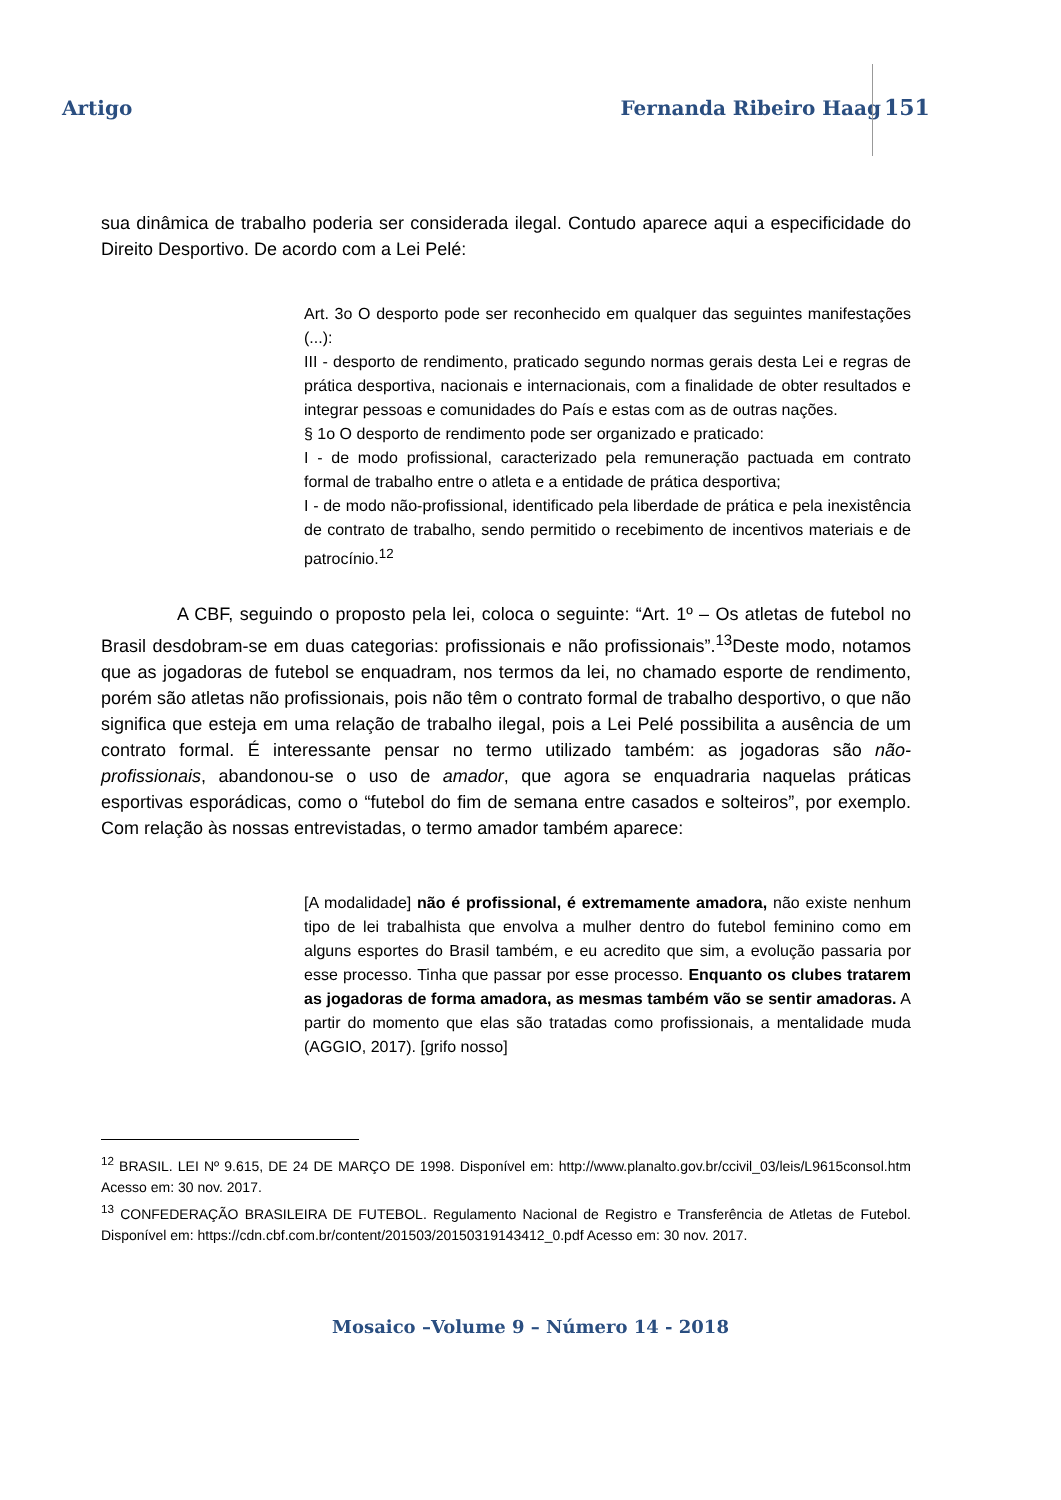Artigo Fernanda Ribeiro Haag 151
sua dinâmica de trabalho poderia ser considerada ilegal. Contudo aparece aqui a especificidade do Direito Desportivo. De acordo com a Lei Pelé:
Art. 3o O desporto pode ser reconhecido em qualquer das seguintes manifestações (...):
III - desporto de rendimento, praticado segundo normas gerais desta Lei e regras de prática desportiva, nacionais e internacionais, com a finalidade de obter resultados e integrar pessoas e comunidades do País e estas com as de outras nações.
§ 1o O desporto de rendimento pode ser organizado e praticado:
I - de modo profissional, caracterizado pela remuneração pactuada em contrato formal de trabalho entre o atleta e a entidade de prática desportiva;
I - de modo não-profissional, identificado pela liberdade de prática e pela inexistência de contrato de trabalho, sendo permitido o recebimento de incentivos materiais e de patrocínio.<sup>12</sup>
A CBF, seguindo o proposto pela lei, coloca o seguinte: “Art. 1º – Os atletas de futebol no Brasil desdobram-se em duas categorias: profissionais e não profissionais”.<sup>13</sup>Deste modo, notamos que as jogadoras de futebol se enquadram, nos termos da lei, no chamado esporte de rendimento, porém são atletas não profissionais, pois não têm o contrato formal de trabalho desportivo, o que não significa que esteja em uma relação de trabalho ilegal, pois a Lei Pelé possibilita a ausência de um contrato formal. É interessante pensar no termo utilizado também: as jogadoras são não-profissionais, abandonou-se o uso de amador, que agora se enquadraria naquelas práticas esportivas esporádicas, como o “futebol do fim de semana entre casados e solteiros”, por exemplo. Com relação às nossas entrevistadas, o termo amador também aparece:
[A modalidade] não é profissional, é extremamente amadora, não existe nenhum tipo de lei trabalhista que envolva a mulher dentro do futebol feminino como em alguns esportes do Brasil também, e eu acredito que sim, a evolução passaria por esse processo. Tinha que passar por esse processo. Enquanto os clubes tratarem as jogadoras de forma amadora, as mesmas também vão se sentir amadoras. A partir do momento que elas são tratadas como profissionais, a mentalidade muda (AGGIO, 2017). [grifo nosso]
<sup>12</sup> BRASIL. LEI Nº 9.615, DE 24 DE MARÇO DE 1998. Disponível em: http://www.planalto.gov.br/ccivil_03/leis/L9615consol.htm Acesso em: 30 nov. 2017.
<sup>13</sup> CONFEDERAÇÃO BRASILEIRA DE FUTEBOL. Regulamento Nacional de Registro e Transferência de Atletas de Futebol. Disponível em: https://cdn.cbf.com.br/content/201503/20150319143412_0.pdf Acesso em: 30 nov. 2017.
Mosaico –Volume 9 – Número 14 - 2018